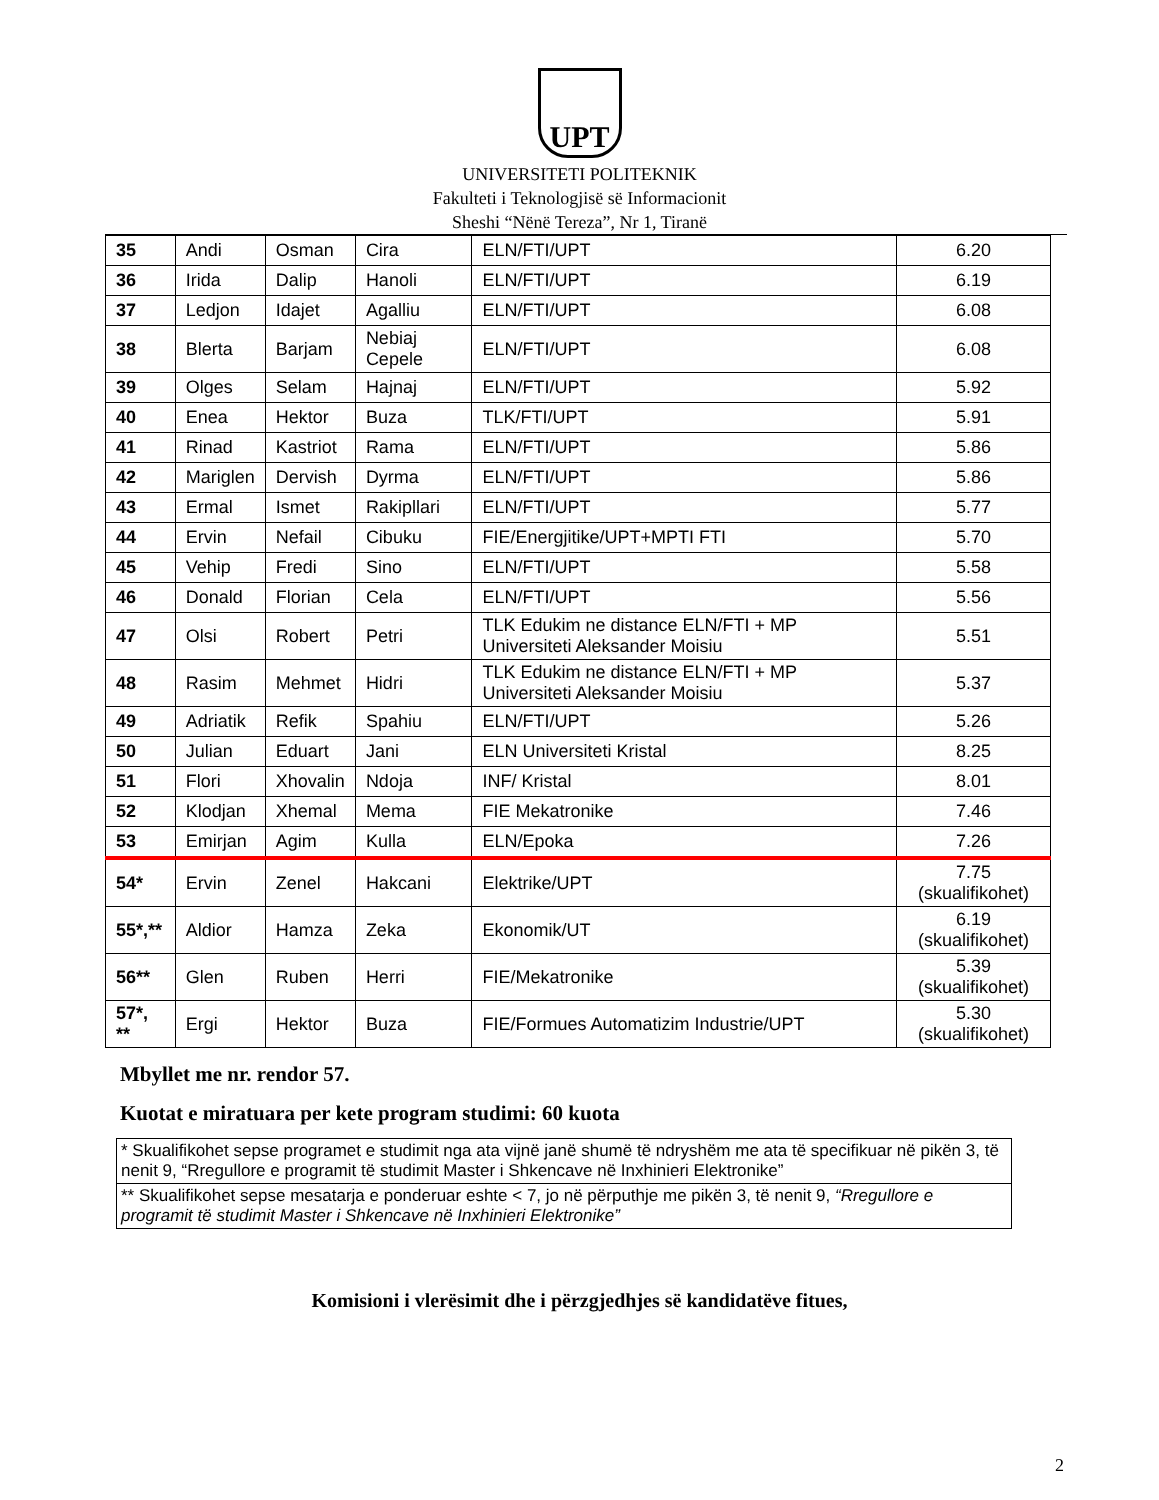UPT
UNIVERSITETI POLITEKNIK
Fakulteti i Teknologjisë së Informacionit
Sheshi “Nënë Tereza”, Nr 1, Tiranë
| 35 | Andi | Osman | Cira | ELN/FTI/UPT | 6.20 |
| 36 | Irida | Dalip | Hanoli | ELN/FTI/UPT | 6.19 |
| 37 | Ledjon | Idajet | Agalliu | ELN/FTI/UPT | 6.08 |
| 38 | Blerta | Barjam | Nebiaj Cepele | ELN/FTI/UPT | 6.08 |
| 39 | Olges | Selam | Hajnaj | ELN/FTI/UPT | 5.92 |
| 40 | Enea | Hektor | Buza | TLK/FTI/UPT | 5.91 |
| 41 | Rinad | Kastriot | Rama | ELN/FTI/UPT | 5.86 |
| 42 | Mariglen | Dervish | Dyrma | ELN/FTI/UPT | 5.86 |
| 43 | Ermal | Ismet | Rakipllari | ELN/FTI/UPT | 5.77 |
| 44 | Ervin | Nefail | Cibuku | FIE/Energjitike/UPT+MPTI FTI | 5.70 |
| 45 | Vehip | Fredi | Sino | ELN/FTI/UPT | 5.58 |
| 46 | Donald | Florian | Cela | ELN/FTI/UPT | 5.56 |
| 47 | Olsi | Robert | Petri | TLK Edukim ne distance ELN/FTI + MP Universiteti Aleksander Moisiu | 5.51 |
| 48 | Rasim | Mehmet | Hidri | TLK Edukim ne distance ELN/FTI + MP Universiteti Aleksander Moisiu | 5.37 |
| 49 | Adriatik | Refik | Spahiu | ELN/FTI/UPT | 5.26 |
| 50 | Julian | Eduart | Jani | ELN Universiteti Kristal | 8.25 |
| 51 | Flori | Xhovalin | Ndoja | INF/ Kristal | 8.01 |
| 52 | Klodjan | Xhemal | Mema | FIE Mekatronike | 7.46 |
| 53 | Emirjan | Agim | Kulla | ELN/Epoka | 7.26 |
| 54* | Ervin | Zenel | Hakcani | Elektrike/UPT | 7.75 (skualifikohet) |
| 55*,** | Aldior | Hamza | Zeka | Ekonomik/UT | 6.19 (skualifikohet) |
| 56** | Glen | Ruben | Herri | FIE/Mekatronike | 5.39 (skualifikohet) |
| 57*, ** | Ergi | Hektor | Buza | FIE/Formues Automatizim Industrie/UPT | 5.30 (skualifikohet) |
Mbyllet me nr. rendor 57.
Kuotat e miratuara per kete program studimi: 60 kuota
| * Skualifikohet sepse programet e studimit nga ata vijnë janë shumë të ndryshëm me ata të specifikuar në pikën 3, të nenit 9, “Rregullore e programit të studimit Master i Shkencave në Inxhinieri Elektronike” |
| ** Skualifikohet sepse mesatarja e ponderuar eshte < 7, jo në përputhje me pikën 3, të nenit 9, “Rregullore e programit të studimit Master i Shkencave në Inxhinieri Elektronike” |
Komisioni i vlerësimit dhe i përzgjedhjes së kandidatëve fitues,
2